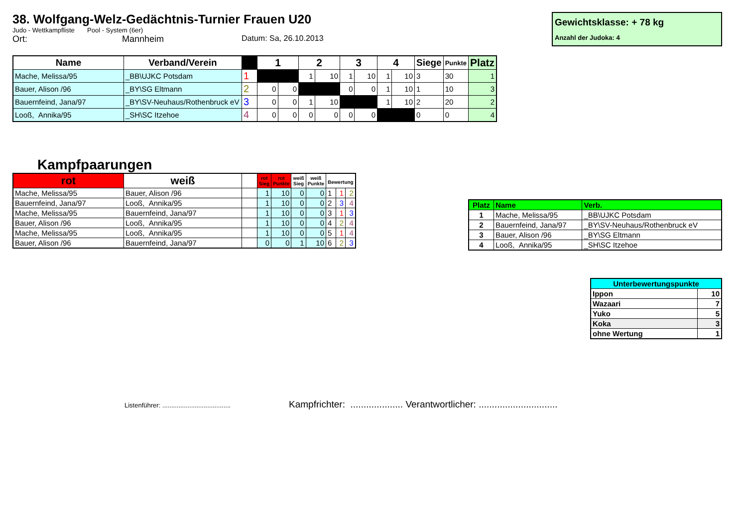38. Wolfgang-Welz-Gedächtnis-Turnier Frauen U20
Judo - Wettkampfliste Pool - System (6er)
Ort: Mannheim Datum: Sa, 26.10.2013
Gewichtsklasse: + 78 kg
Anzahl der Judoka: 4
| Name | Verband/Verein | | 1 | | 2 | | 3 | | 4 | | Siege | Punkte | Platz |
| --- | --- | --- | --- | --- | --- | --- | --- | --- | --- | --- | --- | --- | --- |
| Mache, Melissa/95 | _BB\UJKC Potsdam | 1 | | | 1 | 10 | 1 | 10 | 1 | 10 | 3 | 30 | 1 |
| Bauer, Alison /96 | _BY\SG Eltmann | 2 | 0 | 0 | | | 0 | 0 | 1 | 10 | 1 | 10 | 3 |
| Bauernfeind, Jana/97 | _BY\SV-Neuhaus/Rothenbruck eV | 3 | 0 | 0 | 1 | 10 | | | 1 | 10 | 2 | 20 | 2 |
| Looß, Annika/95 | _SH\SC Itzehoe | 4 | 0 | 0 | 0 | 0 | 0 | 0 | | | 0 | 0 | 4 |
Kampfpaarungen
| rot | weiß | | rot Sieg | rot Punkte | weiß Sieg | weiß Punkte | Bewertung | | |
| --- | --- | --- | --- | --- | --- | --- | --- | --- | --- |
| Mache, Melissa/95 | Bauer, Alison /96 | | 1 | 10 | 0 | 0 | 1 | 1 | 2 |
| Bauernfeind, Jana/97 | Looß, Annika/95 | | 1 | 10 | 0 | 0 | 2 | 3 | 4 |
| Mache, Melissa/95 | Bauernfeind, Jana/97 | | 1 | 10 | 0 | 0 | 3 | 1 | 3 |
| Bauer, Alison /96 | Looß, Annika/95 | | 1 | 10 | 0 | 0 | 4 | 2 | 4 |
| Mache, Melissa/95 | Looß, Annika/95 | | 1 | 10 | 0 | 0 | 5 | 1 | 4 |
| Bauer, Alison /96 | Bauernfeind, Jana/97 | | 0 | 0 | 1 | 10 | 6 | 2 | 3 |
| Platz | Name | Verb. |
| --- | --- | --- |
| 1 | Mache, Melissa/95 | _BB\UJKC Potsdam |
| 2 | Bauernfeind, Jana/97 | _BY\SV-Neuhaus/Rothenbruck eV |
| 3 | Bauer, Alison /96 | _BY\SG Eltmann |
| 4 | Looß, Annika/95 | _SH\SC Itzehoe |
| Unterbewertungspunkte | |
| --- | --- |
| Ippon | 10 |
| Wazaari | 7 |
| Yuko | 5 |
| Koka | 3 |
| ohne Wertung | 1 |
Listenführer: ...................................... Kampfrichter: .................... Verantwortlicher: ..............................